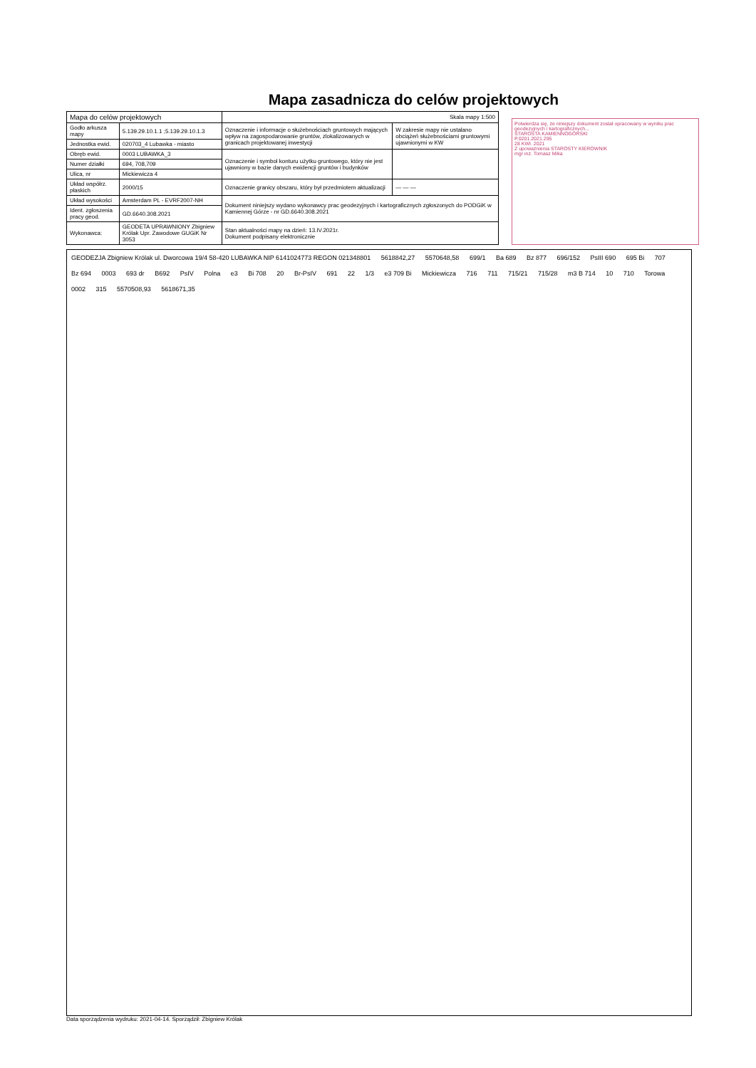Mapa zasadnicza do celów projektowych
| Mapa do celów projektowych | | Skala mapy 1:500 | |
| Godło arkusza mapy | 5.139.29.10.1.1 ;5.139.29.10.1.3 | Oznaczenie i informacje o służebnościach gruntowych mających wpływ na zagospodarowanie gruntów, zlokalizowanych w granicach projektowanej inwestycji | W zakresie mapy nie ustalano obciążeń służebnościami gruntowymi ujawnionymi w KW |
| Jednostka ewid. | 020703_4 Lubawka - miasto | | |
| Obręb ewid. | 0003 LUBAWKA_3 | Oznaczenie i symbol konturu użytku gruntowego, który nie jest ujawniony w bazie danych ewidencji gruntów i budynków | |
| Numer działki | 694, 708,709 | | |
| Ulica, nr | Mickiewicza 4 | | |
| Układ współrz. płaskich | 2000/15 | Oznaczenie granicy obszaru, który był przedmiotem aktualizacji | — — — |
| Układ wysokości | Amsterdam PL - EVRF2007-NH | Dokument niniejszy wydano wykonawcy prac geodezyjnych i kartograficznych zgłoszonych do PODGiK w Kamiennej Górze - nr GD.6640.308.2021 | |
| Ident. zgłoszenia pracy geod. | GD.6640.308.2021 | | |
| Wykonawca: | GEODETA UPRAWNIONY Zbigniew Królak Upr. Zawodowe GUGiK Nr 3053 | Stan aktualności mapy na dzień: 13.IV.2021r. Dokument podpisany elektronicznie | |
Potwierdza się, że niniejszy dokument został opracowany w wyniku prac geodezyjnych i kartograficznych...
STAROSTA KAMIENNOGÓRSKI
P.0201.2021.295
28 KWI. 2021
Z upoważnienia STAROSTY KIEROWNIK
mgr inż. Tomasz Mika
GEODEZJA Zbigniew Królak ul. Dworcowa 19/4 58-420 LUBAWKA NIP 6141024773 REGON 021348801 5618842,27 5570648,58 699/1 Ba 689 Bz 877 696/152 PsIII 690 695 Bi 707 Bz 694 0003 693 dr B692 PsIV Polna e3 Bi 708 20 Br-PsIV 691 22 1/3 e3 709 Bi Mickiewicza 716 711 715/21 715/28 m3 B 714 10 710 Torowa 0002 315 5570508,93 5618671,35
Data sporządzenia wydruku: 2021-04-14. Sporządził: Zbigniew Królak